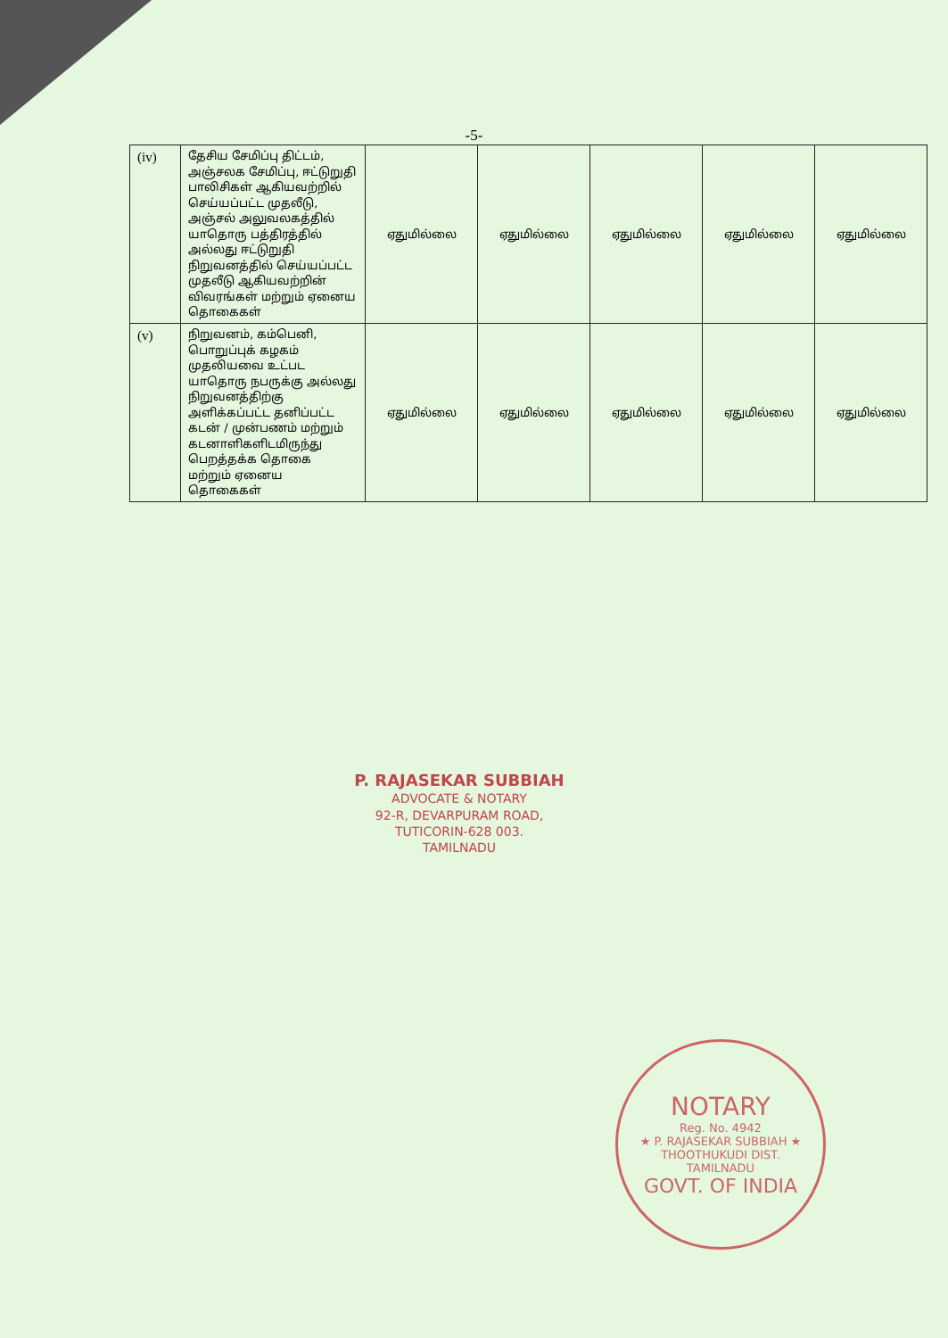-5-
| (iv) | தேசிய சேமிப்பு திட்டம், அஞ்சலக சேமிப்பு, ஈட்டுறுதி பாலிசிகள் ஆகியவற்றில் செய்யப்பட்ட முதலீடு, அஞ்சல் அலுவலகத்தில் யாதொரு பத்திரத்தில் அல்லது ஈட்டுறுதி நிறுவனத்தில் செய்யப்பட்ட முதலீடு ஆகியவற்றின் விவரங்கள் மற்றும் ஏனைய தொகைகள் | ஏதுமில்லை | ஏதுமில்லை | ஏதுமில்லை | ஏதுமில்லை | ஏதுமில்லை |
| (v) | நிறுவனம், கம்பெனி, பொறுப்புக் கழகம் முதலியவை உட்பட யாதொரு நபருக்கு அல்லது நிறுவனத்திற்கு அளிக்கப்பட்ட தனிப்பட்ட கடன் / முன்பணம் மற்றும் கடனாளிகளிடமிருந்து பெறத்தக்க தொகை மற்றும் ஏனைய தொகைகள் | ஏதுமில்லை | ஏதுமில்லை | ஏதுமில்லை | ஏதுமில்லை | ஏதுமில்லை |
P. RAJASEKAR SUBBIAH
ADVOCATE & NOTARY
92-R, DEVARPURAM ROAD,
TUTICORIN-628 003.
TAMILNADU
NOTARY
Reg. No. 4942
★ P. RAJASEKAR SUBBIAH ★
THOOTHUKUDI DIST.
TAMILNADU
GOVT. OF INDIA